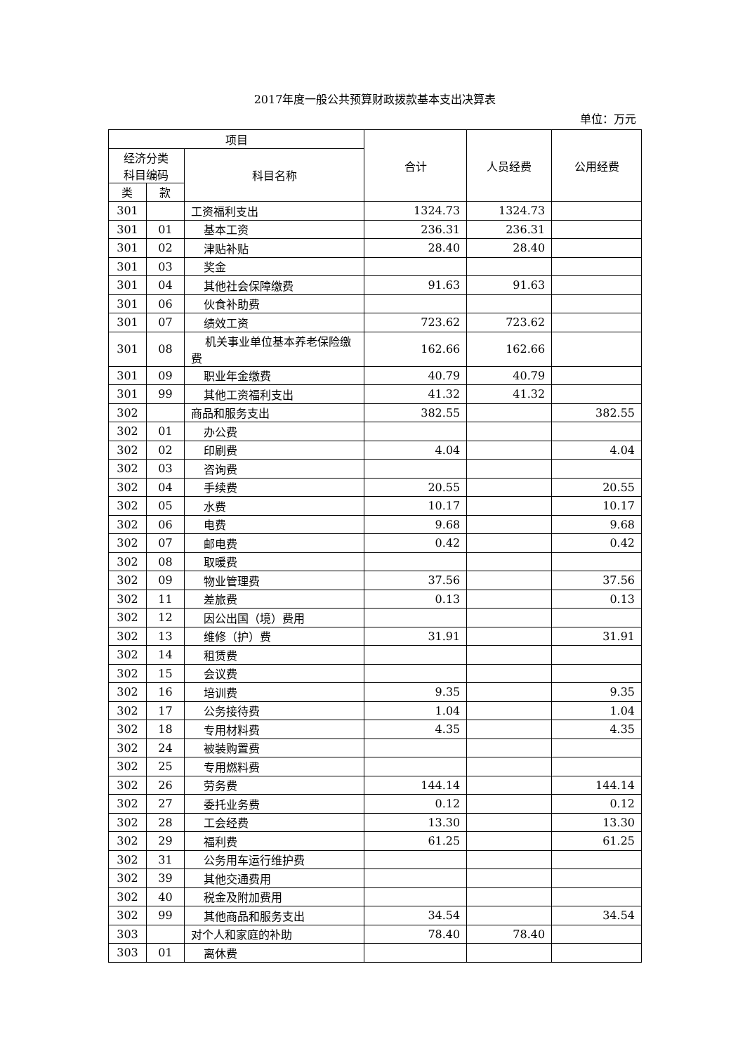2017年度一般公共预算财政拨款基本支出决算表
单位：万元
| 项目 | | | 合计 | 人员经费 | 公用经费 |
| --- | --- | --- | --- | --- | --- |
| 经济分类 科目编码 | | 科目名称 | | | |
| 类 | 款 | | | | |
| 301 | | 工资福利支出 | 1324.73 | 1324.73 | |
| 301 | 01 | 基本工资 | 236.31 | 236.31 | |
| 301 | 02 | 津贴补贴 | 28.40 | 28.40 | |
| 301 | 03 | 奖金 | | | |
| 301 | 04 | 其他社会保障缴费 | 91.63 | 91.63 | |
| 301 | 06 | 伙食补助费 | | | |
| 301 | 07 | 绩效工资 | 723.62 | 723.62 | |
| 301 | 08 | 机关事业单位基本养老保险缴费 | 162.66 | 162.66 | |
| 301 | 09 | 职业年金缴费 | 40.79 | 40.79 | |
| 301 | 99 | 其他工资福利支出 | 41.32 | 41.32 | |
| 302 | | 商品和服务支出 | 382.55 | | 382.55 |
| 302 | 01 | 办公费 | | | |
| 302 | 02 | 印刷费 | 4.04 | | 4.04 |
| 302 | 03 | 咨询费 | | | |
| 302 | 04 | 手续费 | 20.55 | | 20.55 |
| 302 | 05 | 水费 | 10.17 | | 10.17 |
| 302 | 06 | 电费 | 9.68 | | 9.68 |
| 302 | 07 | 邮电费 | 0.42 | | 0.42 |
| 302 | 08 | 取暖费 | | | |
| 302 | 09 | 物业管理费 | 37.56 | | 37.56 |
| 302 | 11 | 差旅费 | 0.13 | | 0.13 |
| 302 | 12 | 因公出国（境）费用 | | | |
| 302 | 13 | 维修（护）费 | 31.91 | | 31.91 |
| 302 | 14 | 租赁费 | | | |
| 302 | 15 | 会议费 | | | |
| 302 | 16 | 培训费 | 9.35 | | 9.35 |
| 302 | 17 | 公务接待费 | 1.04 | | 1.04 |
| 302 | 18 | 专用材料费 | 4.35 | | 4.35 |
| 302 | 24 | 被装购置费 | | | |
| 302 | 25 | 专用燃料费 | | | |
| 302 | 26 | 劳务费 | 144.14 | | 144.14 |
| 302 | 27 | 委托业务费 | 0.12 | | 0.12 |
| 302 | 28 | 工会经费 | 13.30 | | 13.30 |
| 302 | 29 | 福利费 | 61.25 | | 61.25 |
| 302 | 31 | 公务用车运行维护费 | | | |
| 302 | 39 | 其他交通费用 | | | |
| 302 | 40 | 税金及附加费用 | | | |
| 302 | 99 | 其他商品和服务支出 | 34.54 | | 34.54 |
| 303 | | 对个人和家庭的补助 | 78.40 | 78.40 | |
| 303 | 01 | 离休费 | | | |